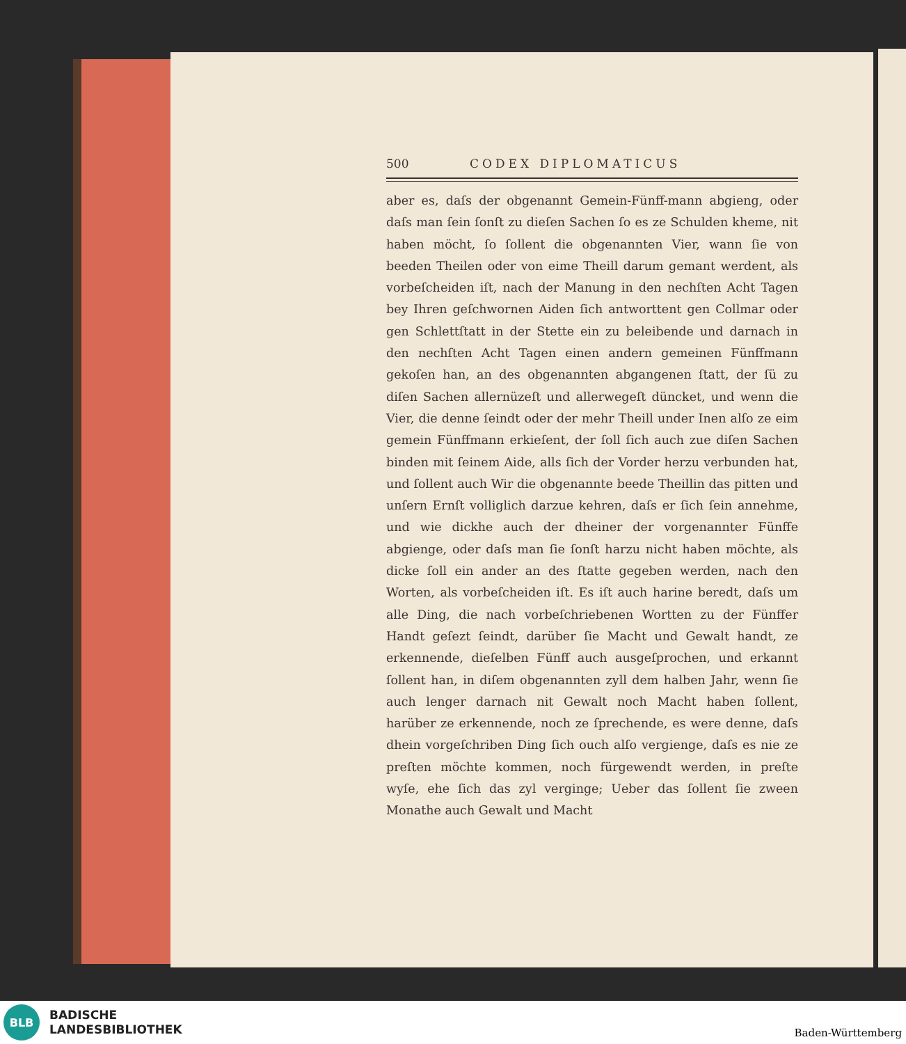500 CODEX DIPLOMATICUS
aber es, daſs der obgenannt Gemein-Fünff-mann abgieng, oder daſs man ſein ſonſt zu dieſen Sachen ſo es ze Schulden kheme, nit haben möcht, ſo ſollent die obgenannten Vier, wann ſie von beeden Theilen oder von eime Theill darum gemant werdent, als vorbeſcheiden iſt, nach der Manung in den nechſten Acht Tagen bey Ihren geſchwornen Aiden ſich antworttent gen Collmar oder gen Schlettſtatt in der Stette ein zu beleibende und darnach in den nechſten Acht Tagen einen andern gemeinen Fünffmann gekoſen han, an des obgenannten abgangenen ſtatt, der ſü zu diſen Sachen allernüzeſt und allerwegeſt düncket, und wenn die Vier, die denne ſeindt oder der mehr Theill under Inen alſo ze eim gemein Fünffmann erkieſent, der ſoll ſich auch zue diſen Sachen binden mit ſeinem Aide, alls ſich der Vorder herzu verbunden hat, und ſollent auch Wir die obgenannte beede Theillin das pitten und unſern Ernſt volliglich darzue kehren, daſs er ſich ſein annehme, und wie dickhe auch der dheiner der vorgenannter Fünffe abgienge, oder daſs man ſie ſonſt harzu nicht haben möchte, als dicke ſoll ein ander an des ſtatte gegeben werden, nach den Worten, als vorbeſcheiden iſt. Es iſt auch harine beredt, daſs um alle Ding, die nach vorbeſchriebenen Wortten zu der Fünffer Handt geſezt ſeindt, darüber ſie Macht und Gewalt handt, ze erkennende, dieſelben Fünff auch ausgeſprochen, und erkannt ſollent han, in diſem obgenannten zyll dem halben Jahr, wenn ſie auch lenger darnach nit Gewalt noch Macht haben ſollent, harüber ze erkennende, noch ze ſprechende, es were denne, daſs dhein vorgeſchriben Ding ſich ouch alſo vergienge, daſs es nie ze preſten möchte kommen, noch fürgewendt werden, in preſte wyſe, ehe ſich das zyl verginge; Ueber das ſollent ſie zween Monathe auch Gewalt und Macht
BLB
BADISCHE
LANDESBIBLIOTHEK
Baden-Württemberg